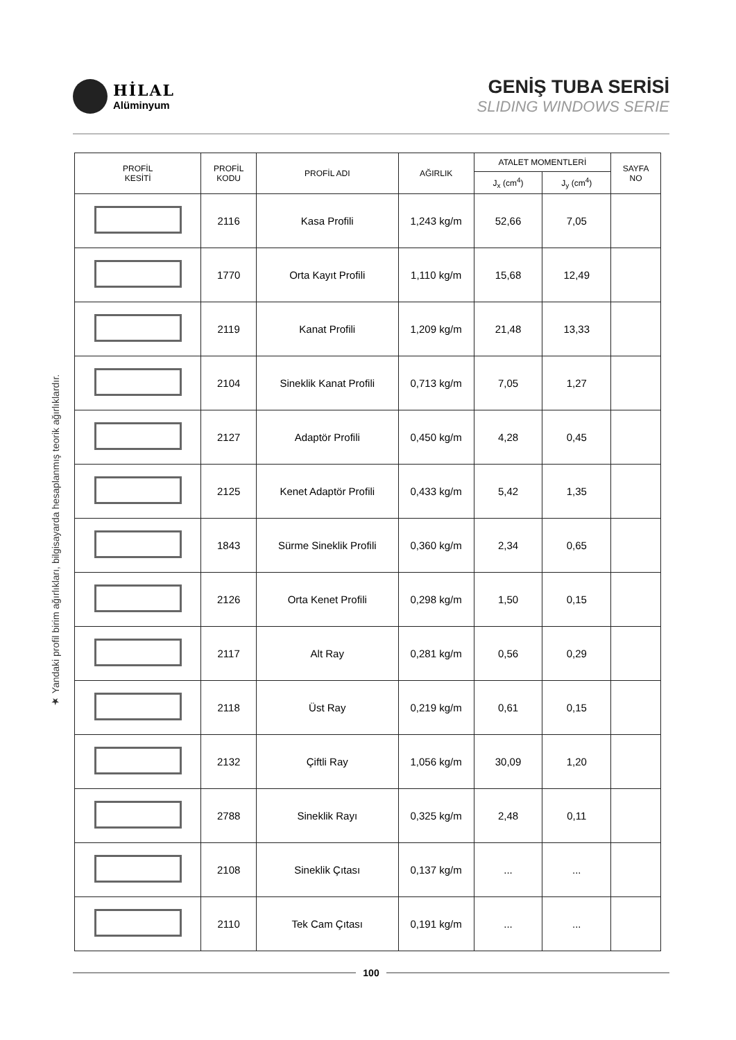HİLAL
Alüminyum
GENİŞ TUBA SERİSİ
SLIDING WINDOWS SERIE
★ Yandaki profil birim ağırlıkları, bilgisayarda hesaplanmış teorik ağırlıklardır.
| PROFİL KESİTİ | PROFİL KODU | PROFİL ADI | AĞIRLIK | ATALET MOMENTLERİ | | SAYFA NO |
| --- | --- | --- | --- | --- | --- | --- |
| | | | | J<sub>x</sub> (cm<sup>4</sup>) | J<sub>y</sub> (cm<sup>4</sup>) | |
| | 2116 | Kasa Profili | 1,243 kg/m | 52,66 | 7,05 | |
| | 1770 | Orta Kayıt Profili | 1,110 kg/m | 15,68 | 12,49 | |
| | 2119 | Kanat Profili | 1,209 kg/m | 21,48 | 13,33 | |
| | 2104 | Sineklik Kanat Profili | 0,713 kg/m | 7,05 | 1,27 | |
| | 2127 | Adaptör Profili | 0,450 kg/m | 4,28 | 0,45 | |
| | 2125 | Kenet Adaptör Profili | 0,433 kg/m | 5,42 | 1,35 | |
| | 1843 | Sürme Sineklik Profili | 0,360 kg/m | 2,34 | 0,65 | |
| | 2126 | Orta Kenet Profili | 0,298 kg/m | 1,50 | 0,15 | |
| | 2117 | Alt Ray | 0,281 kg/m | 0,56 | 0,29 | |
| | 2118 | Üst Ray | 0,219 kg/m | 0,61 | 0,15 | |
| | 2132 | Çiftli Ray | 1,056 kg/m | 30,09 | 1,20 | |
| | 2788 | Sineklik Rayı | 0,325 kg/m | 2,48 | 0,11 | |
| | 2108 | Sineklik Çıtası | 0,137 kg/m | ... | ... | |
| | 2110 | Tek Cam Çıtası | 0,191 kg/m | ... | ... | |
100